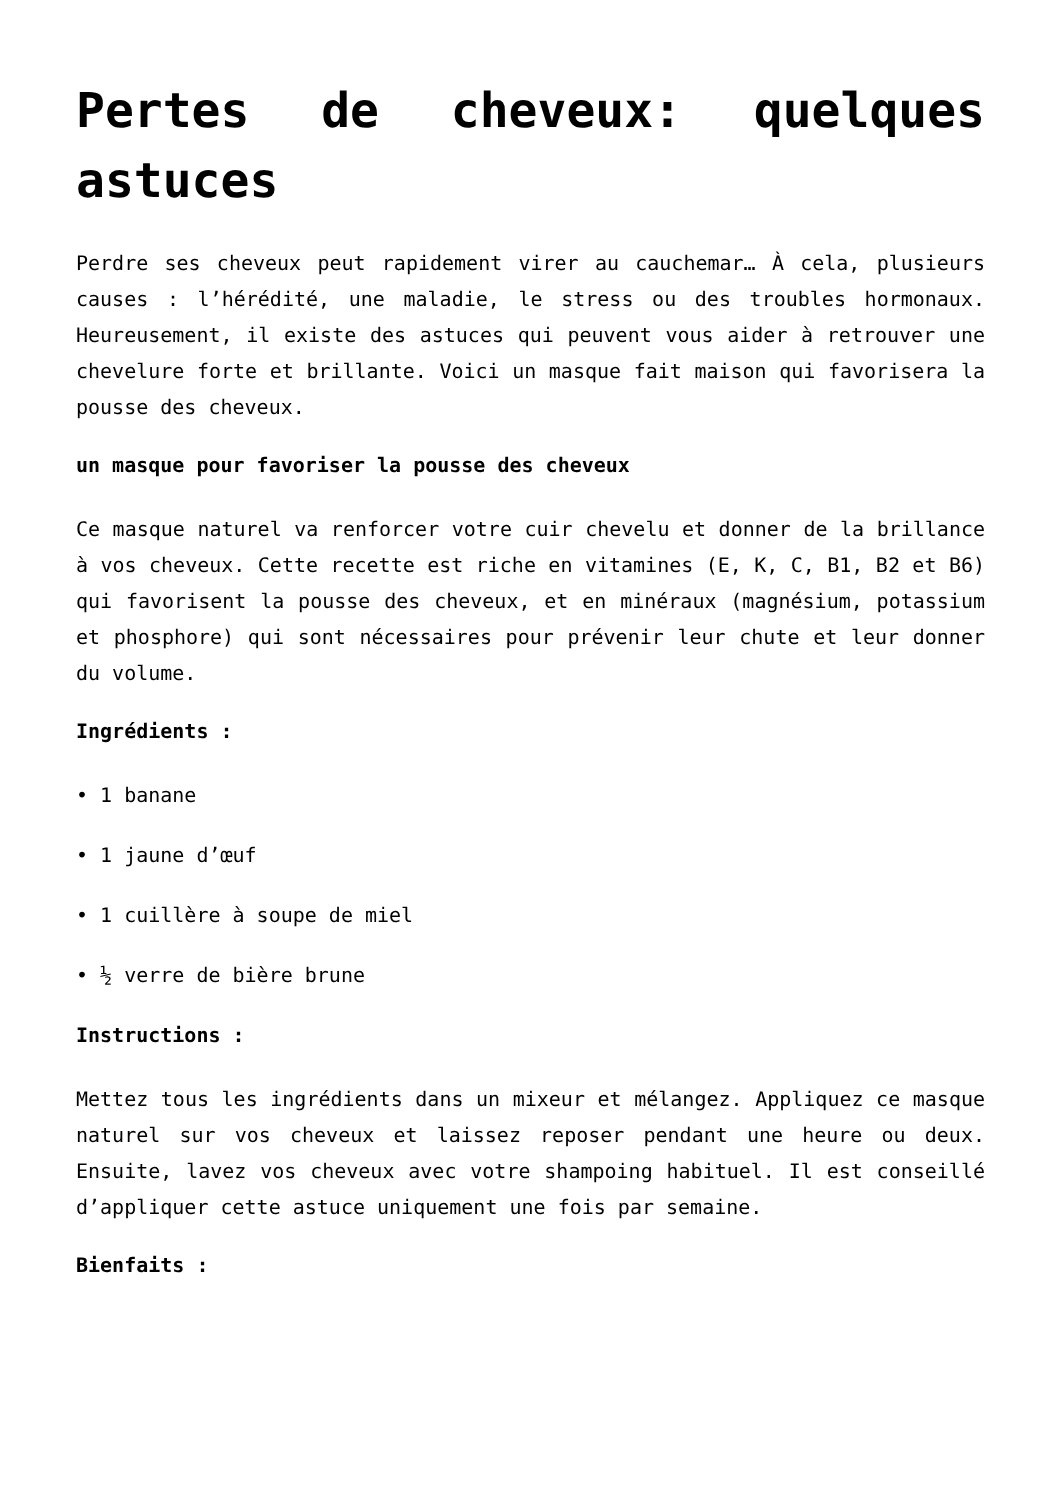Pertes de cheveux: quelques astuces
Perdre ses cheveux peut rapidement virer au cauchemar… À cela, plusieurs causes : l’hérédité, une maladie, le stress ou des troubles hormonaux. Heureusement, il existe des astuces qui peuvent vous aider à retrouver une chevelure forte et brillante. Voici un masque fait maison qui favorisera la pousse des cheveux.
un masque pour favoriser la pousse des cheveux
Ce masque naturel va renforcer votre cuir chevelu et donner de la brillance à vos cheveux. Cette recette est riche en vitamines (E, K, C, B1, B2 et B6) qui favorisent la pousse des cheveux, et en minéraux (magnésium, potassium et phosphore) qui sont nécessaires pour prévenir leur chute et leur donner du volume.
Ingrédients :
• 1 banane
• 1 jaune d’œuf
• 1 cuillère à soupe de miel
• ½ verre de bière brune
Instructions :
Mettez tous les ingrédients dans un mixeur et mélangez. Appliquez ce masque naturel sur vos cheveux et laissez reposer pendant une heure ou deux. Ensuite, lavez vos cheveux avec votre shampoing habituel. Il est conseillé d’appliquer cette astuce uniquement une fois par semaine.
Bienfaits :